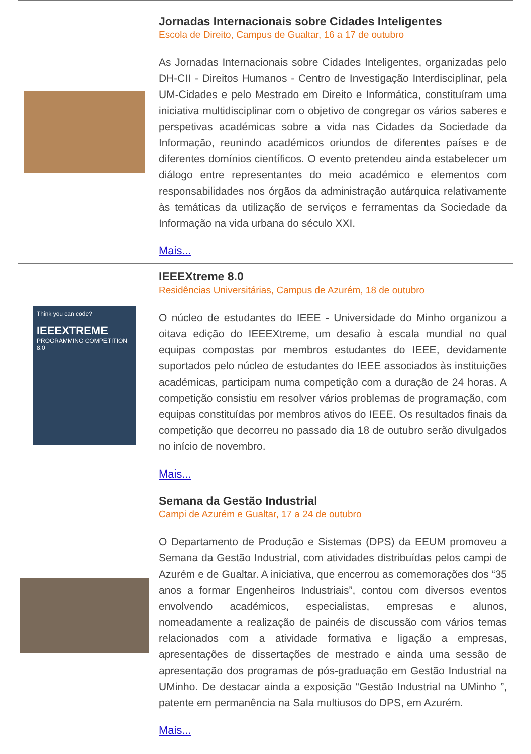Jornadas Internacionais sobre Cidades Inteligentes
Escola de Direito, Campus de Gualtar, 16 a 17 de outubro
As Jornadas Internacionais sobre Cidades Inteligentes, organizadas pelo DH-CII - Direitos Humanos - Centro de Investigação Interdisciplinar, pela UM-Cidades e pelo Mestrado em Direito e Informática, constituíram uma iniciativa multidisciplinar com o objetivo de congregar os vários saberes e perspetivas académicas sobre a vida nas Cidades da Sociedade da Informação, reunindo académicos oriundos de diferentes países e de diferentes domínios científicos. O evento pretendeu ainda estabelecer um diálogo entre representantes do meio académico e elementos com responsabilidades nos órgãos da administração autárquica relativamente às temáticas da utilização de serviços e ferramentas da Sociedade da Informação na vida urbana do século XXI.
Mais...
Think you can code?
IEEEXTREME
PROGRAMMING COMPETITION 8.0
IEEEXtreme 8.0
Residências Universitárias, Campus de Azurém, 18 de outubro
O núcleo de estudantes do IEEE - Universidade do Minho organizou a oitava edição do IEEEXtreme, um desafio à escala mundial no qual equipas compostas por membros estudantes do IEEE, devidamente suportados pelo núcleo de estudantes do IEEE associados às instituições académicas, participam numa competição com a duração de 24 horas. A competição consistiu em resolver vários problemas de programação, com equipas constituídas por membros ativos do IEEE. Os resultados finais da competição que decorreu no passado dia 18 de outubro serão divulgados no início de novembro.
Mais...
Semana da Gestão Industrial
Campi de Azurém e Gualtar, 17 a 24 de outubro
O Departamento de Produção e Sistemas (DPS) da EEUM promoveu a Semana da Gestão Industrial, com atividades distribuídas pelos campi de Azurém e de Gualtar. A iniciativa, que encerrou as comemorações dos “35 anos a formar Engenheiros Industriais”, contou com diversos eventos envolvendo académicos, especialistas, empresas e alunos, nomeadamente a realização de painéis de discussão com vários temas relacionados com a atividade formativa e ligação a empresas, apresentações de dissertações de mestrado e ainda uma sessão de apresentação dos programas de pós-graduação em Gestão Industrial na UMinho. De destacar ainda a exposição “Gestão Industrial na UMinho ”, patente em permanência na Sala multiusos do DPS, em Azurém.
Mais...